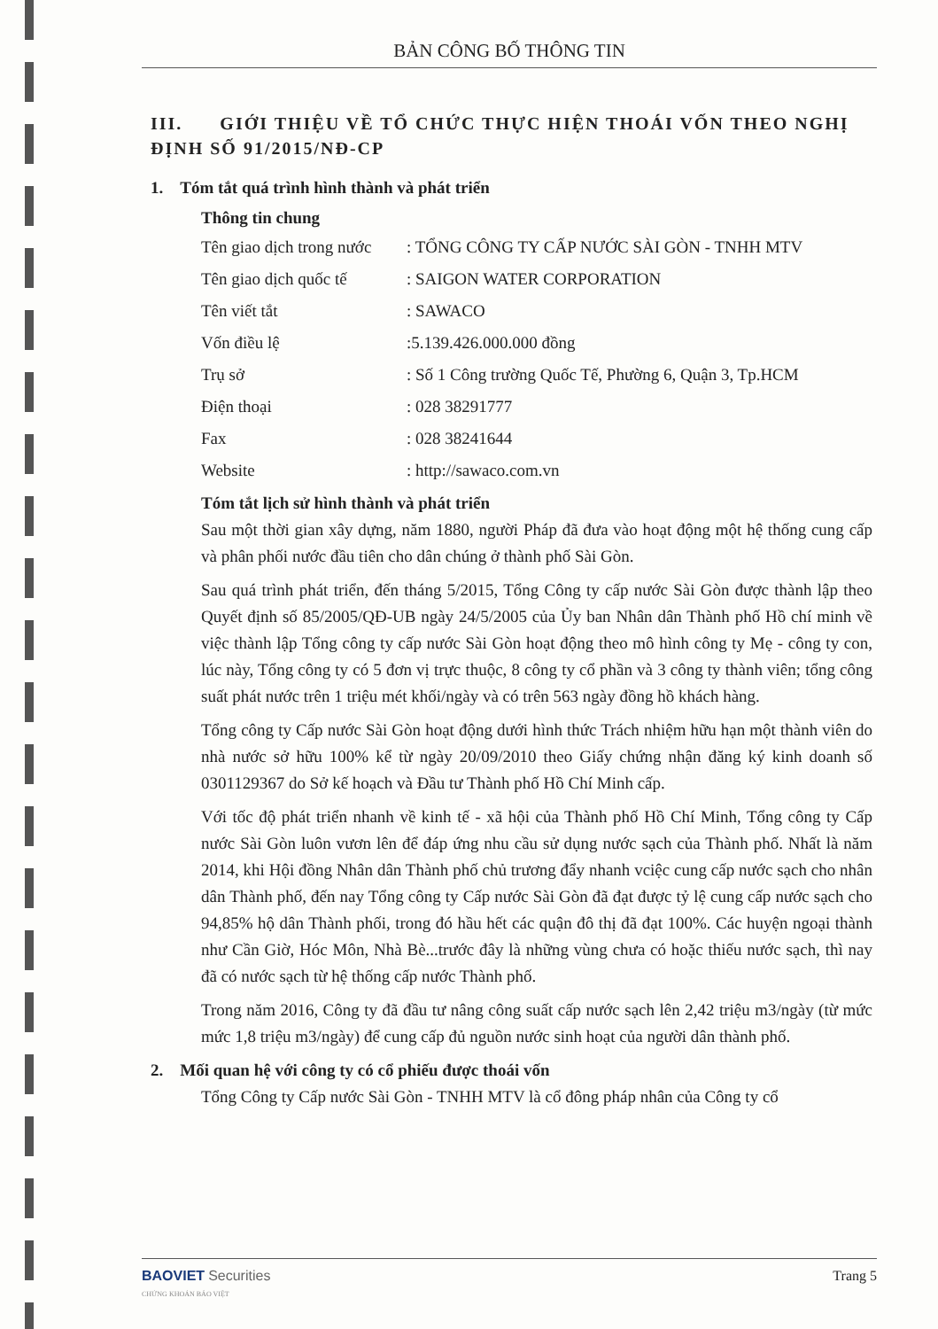BẢN CÔNG BỐ THÔNG TIN
III. GIỚI THIỆU VỀ TỔ CHỨC THỰC HIỆN THOÁI VỐN THEO NGHỊ ĐỊNH SỐ 91/2015/NĐ-CP
1. Tóm tắt quá trình hình thành và phát triển
Thông tin chung
Tên giao dịch trong nước: TỔNG CÔNG TY CẤP NƯỚC SÀI GÒN - TNHH MTV
Tên giao dịch quốc tế: SAIGON WATER CORPORATION
Tên viết tắt: SAWACO
Vốn điều lệ:5.139.426.000.000 đồng
Trụ sở: Số 1 Công trường Quốc Tế, Phường 6, Quận 3, Tp.HCM
Điện thoại: 028 38291777
Fax: 028 38241644
Website: http://sawaco.com.vn
Tóm tắt lịch sử hình thành và phát triển
Sau một thời gian xây dựng, năm 1880, người Pháp đã đưa vào hoạt động một hệ thống cung cấp và phân phối nước đầu tiên cho dân chúng ở thành phố Sài Gòn.
Sau quá trình phát triển, đến tháng 5/2015, Tổng Công ty cấp nước Sài Gòn được thành lập theo Quyết định số 85/2005/QĐ-UB ngày 24/5/2005 của Ủy ban Nhân dân Thành phố Hồ chí minh về việc thành lập Tổng công ty cấp nước Sài Gòn hoạt động theo mô hình công ty Mẹ - công ty con, lúc này, Tổng công ty có 5 đơn vị trực thuộc, 8 công ty cổ phần và 3 công ty thành viên; tổng công suất phát nước trên 1 triệu mét khối/ngày và có trên 563 ngày đồng hồ khách hàng.
Tổng công ty Cấp nước Sài Gòn hoạt động dưới hình thức Trách nhiệm hữu hạn một thành viên do nhà nước sở hữu 100% kể từ ngày 20/09/2010 theo Giấy chứng nhận đăng ký kinh doanh số 0301129367 do Sở kế hoạch và Đầu tư Thành phố Hồ Chí Minh cấp.
Với tốc độ phát triển nhanh về kinh tế - xã hội của Thành phố Hồ Chí Minh, Tổng công ty Cấp nước Sài Gòn luôn vươn lên để đáp ứng nhu cầu sử dụng nước sạch của Thành phố. Nhất là năm 2014, khi Hội đồng Nhân dân Thành phố chủ trương đẩy nhanh vciệc cung cấp nước sạch cho nhân dân Thành phố, đến nay Tổng công ty Cấp nước Sài Gòn đã đạt được tỷ lệ cung cấp nước sạch cho 94,85% hộ dân Thành phối, trong đó hầu hết các quận đô thị đã đạt 100%. Các huyện ngoại thành như Cần Giờ, Hóc Môn, Nhà Bè...trước đây là những vùng chưa có hoặc thiếu nước sạch, thì nay đã có nước sạch từ hệ thống cấp nước Thành phố.
Trong năm 2016, Công ty đã đầu tư nâng công suất cấp nước sạch lên 2,42 triệu m3/ngày (từ mức mức 1,8 triệu m3/ngày) để cung cấp đủ nguồn nước sinh hoạt của người dân thành phố.
2. Mối quan hệ với công ty có cổ phiếu được thoái vốn
Tổng Công ty Cấp nước Sài Gòn - TNHH MTV là cổ đông pháp nhân của Công ty cổ
BAOVIET Securities
CHỨNG KHOÁN BẢO VIỆT
Trang 5